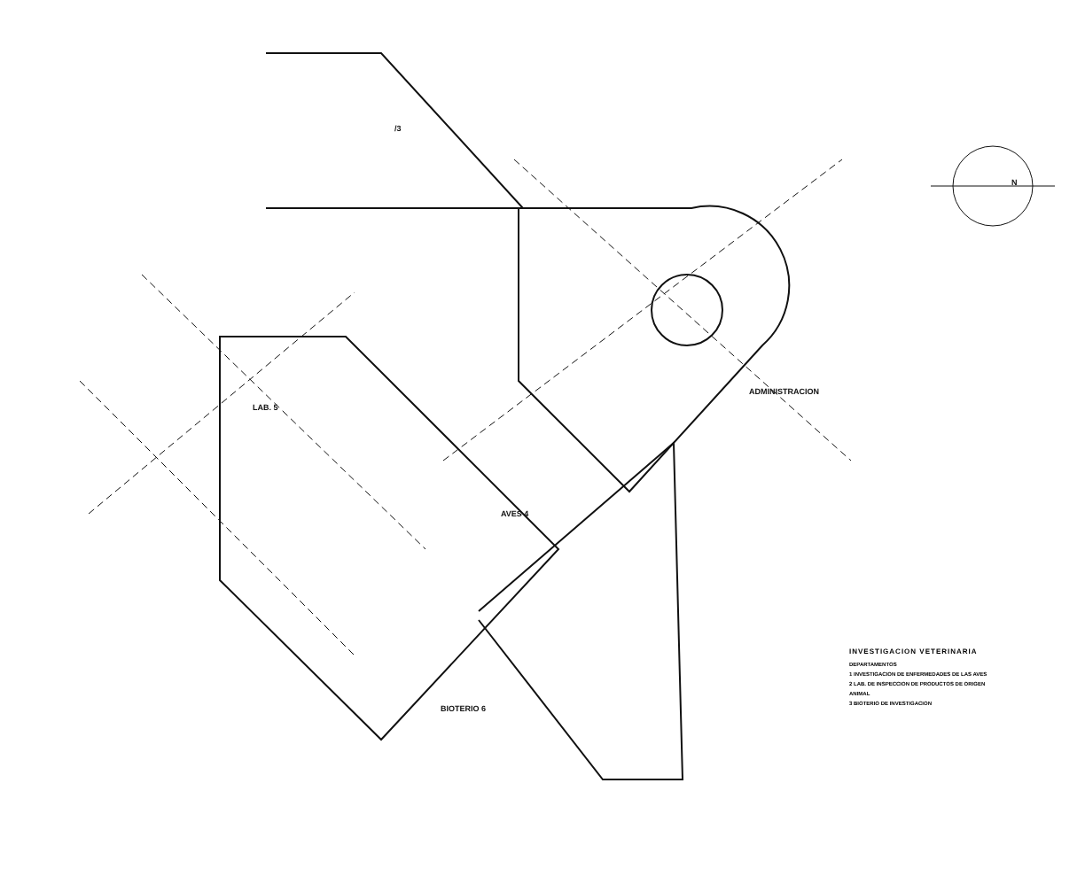/3
LAB. 5
AVES 4
ADMINISTRACION
BIOTERIO 6
N
INVESTIGACION VETERINARIA
DEPARTAMENTOS
1 INVESTIGACION DE ENFERMEDADES DE LAS AVES
2 LAB. DE INSPECCION DE PRODUCTOS DE ORIGEN ANIMAL
3 BIOTERIO DE INVESTIGACION